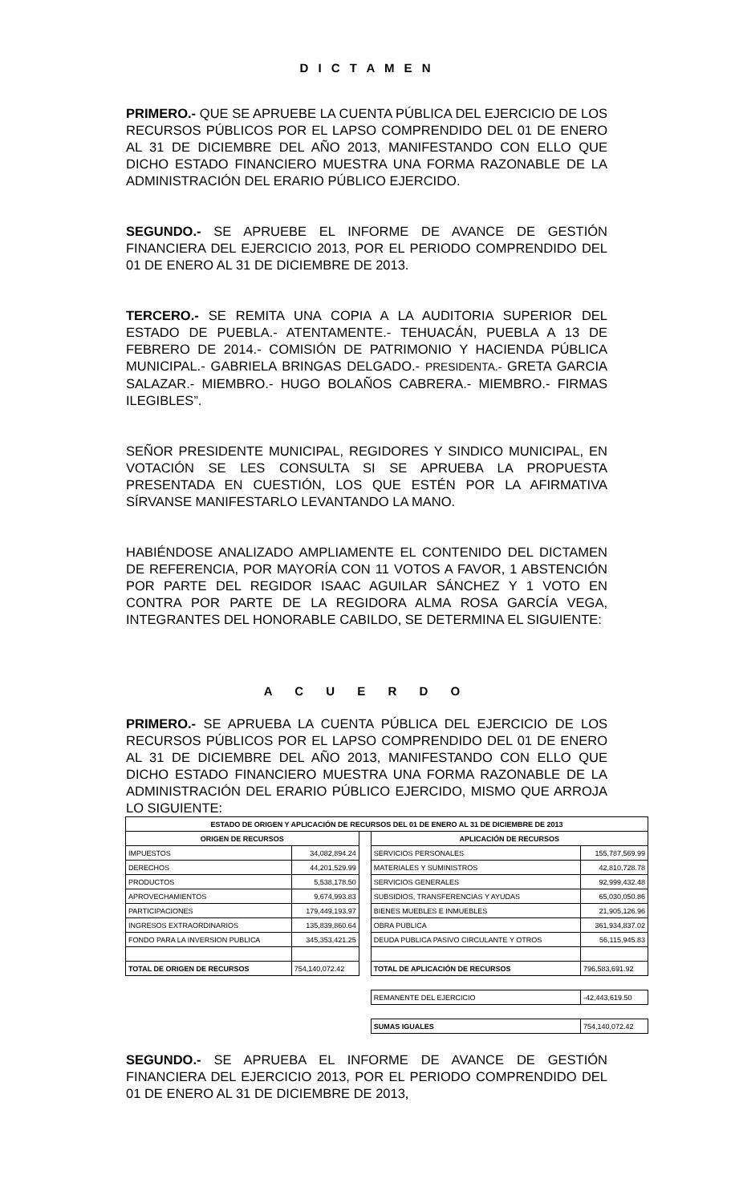D I C T A M E N
PRIMERO.- QUE SE APRUEBE LA CUENTA PÚBLICA DEL EJERCICIO DE LOS RECURSOS PÚBLICOS POR EL LAPSO COMPRENDIDO DEL 01 DE ENERO AL 31 DE DICIEMBRE DEL AÑO 2013, MANIFESTANDO CON ELLO QUE DICHO ESTADO FINANCIERO MUESTRA UNA FORMA RAZONABLE DE LA ADMINISTRACIÓN DEL ERARIO PÚBLICO EJERCIDO.
SEGUNDO.- SE APRUEBE EL INFORME DE AVANCE DE GESTIÓN FINANCIERA DEL EJERCICIO 2013, POR EL PERIODO COMPRENDIDO DEL 01 DE ENERO AL 31 DE DICIEMBRE DE 2013.
TERCERO.- SE REMITA UNA COPIA A LA AUDITORIA SUPERIOR DEL ESTADO DE PUEBLA.- ATENTAMENTE.- TEHUACÁN, PUEBLA A 13 DE FEBRERO DE 2014.- COMISIÓN DE PATRIMONIO Y HACIENDA PÚBLICA MUNICIPAL.- GABRIELA BRINGAS DELGADO.- PRESIDENTA.- GRETA GARCIA SALAZAR.- MIEMBRO.- HUGO BOLAÑOS CABRERA.- MIEMBRO.- FIRMAS ILEGIBLES”.
SEÑOR PRESIDENTE MUNICIPAL, REGIDORES Y SINDICO MUNICIPAL, EN VOTACIÓN SE LES CONSULTA SI SE APRUEBA LA PROPUESTA PRESENTADA EN CUESTIÓN, LOS QUE ESTÉN POR LA AFIRMATIVA SÍRVANSE MANIFESTARLO LEVANTANDO LA MANO.
HABIÉNDOSE ANALIZADO AMPLIAMENTE EL CONTENIDO DEL DICTAMEN DE REFERENCIA, POR MAYORÍA CON 11 VOTOS A FAVOR, 1 ABSTENCIÓN POR PARTE DEL REGIDOR ISAAC AGUILAR SÁNCHEZ Y 1 VOTO EN CONTRA POR PARTE DE LA REGIDORA ALMA ROSA GARCÍA VEGA, INTEGRANTES DEL HONORABLE CABILDO, SE DETERMINA EL SIGUIENTE:
A C U E R D O
PRIMERO.- SE APRUEBA LA CUENTA PÚBLICA DEL EJERCICIO DE LOS RECURSOS PÚBLICOS POR EL LAPSO COMPRENDIDO DEL 01 DE ENERO AL 31 DE DICIEMBRE DEL AÑO 2013, MANIFESTANDO CON ELLO QUE DICHO ESTADO FINANCIERO MUESTRA UNA FORMA RAZONABLE DE LA ADMINISTRACIÓN DEL ERARIO PÚBLICO EJERCIDO, MISMO QUE ARROJA LO SIGUIENTE:
| ESTADO DE ORIGEN Y APLICACIÓN DE RECURSOS DEL 01 DE ENERO AL 31 DE DICIEMBRE DE 2013 | | | | |
| --- | --- | --- | --- | --- |
| ORIGEN DE RECURSOS | | | APLICACIÓN DE RECURSOS | |
| IMPUESTOS | 34,082,894.24 | | SERVICIOS PERSONALES | 155,787,569.99 |
| DERECHOS | 44,201,529.99 | | MATERIALES Y SUMINISTROS | 42,810,728.78 |
| PRODUCTOS | 5,538,178.50 | | SERVICIOS GENERALES | 92,999,432.48 |
| APROVECHAMIENTOS | 9,674,993.83 | | SUBSIDIOS, TRANSFERENCIAS Y AYUDAS | 65,030,050.86 |
| PARTICIPACIONES | 179,449,193.97 | | BIENES MUEBLES E INMUEBLES | 21,905,126.96 |
| INGRESOS EXTRAORDINARIOS | 135,839,860.64 | | OBRA PUBLICA | 361,934,837.02 |
| FONDO PARA LA INVERSION PUBLICA | 345,353,421.25 | | DEUDA PUBLICA PASIVO CIRCULANTE Y OTROS | 56,115,945.83 |
| TOTAL DE ORIGEN DE RECURSOS | 754,140,072.42 | | TOTAL DE APLICACIÓN DE RECURSOS | 796,583,691.92 |
| | | | REMANENTE DEL EJERCICIO | -42,443,619.50 |
| | | | SUMAS IGUALES | 754,140,072.42 |
SEGUNDO.- SE APRUEBA EL INFORME DE AVANCE DE GESTIÓN FINANCIERA DEL EJERCICIO 2013, POR EL PERIODO COMPRENDIDO DEL 01 DE ENERO AL 31 DE DICIEMBRE DE 2013,